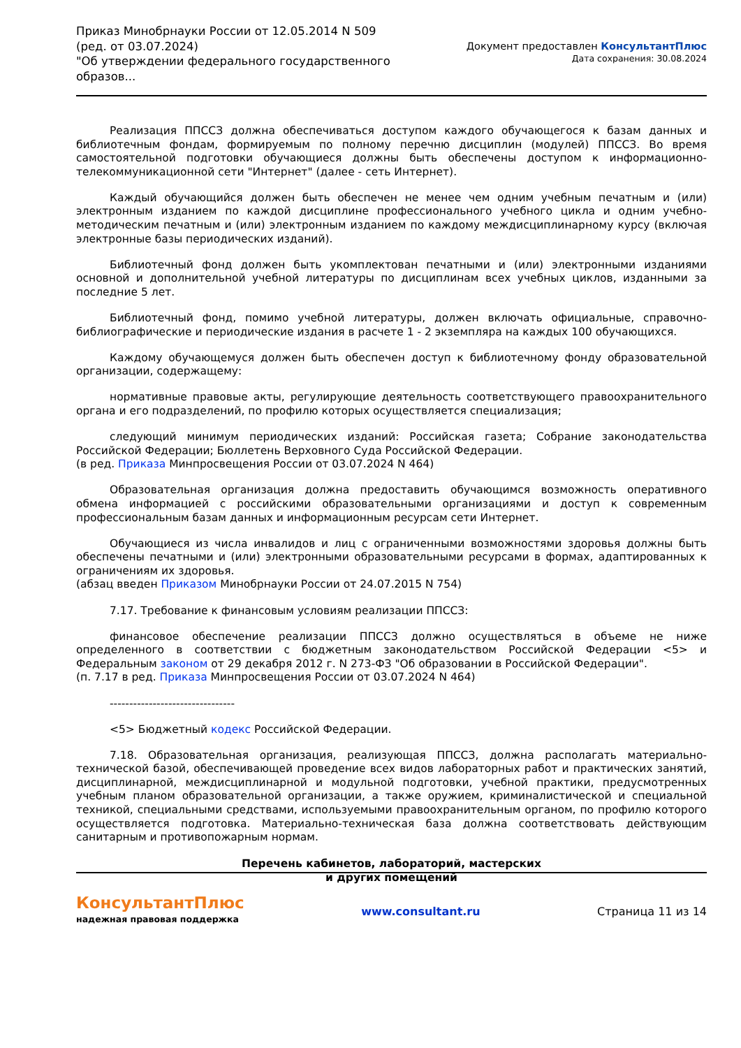Приказ Минобрнауки России от 12.05.2014 N 509
(ред. от 03.07.2024)
"Об утверждении федерального государственного образов...
Документ предоставлен КонсультантПлюс
Дата сохранения: 30.08.2024
Реализация ППССЗ должна обеспечиваться доступом каждого обучающегося к базам данных и библиотечным фондам, формируемым по полному перечню дисциплин (модулей) ППССЗ. Во время самостоятельной подготовки обучающиеся должны быть обеспечены доступом к информационно-телекоммуникационной сети "Интернет" (далее - сеть Интернет).
Каждый обучающийся должен быть обеспечен не менее чем одним учебным печатным и (или) электронным изданием по каждой дисциплине профессионального учебного цикла и одним учебно-методическим печатным и (или) электронным изданием по каждому междисциплинарному курсу (включая электронные базы периодических изданий).
Библиотечный фонд должен быть укомплектован печатными и (или) электронными изданиями основной и дополнительной учебной литературы по дисциплинам всех учебных циклов, изданными за последние 5 лет.
Библиотечный фонд, помимо учебной литературы, должен включать официальные, справочно-библиографические и периодические издания в расчете 1 - 2 экземпляра на каждых 100 обучающихся.
Каждому обучающемуся должен быть обеспечен доступ к библиотечному фонду образовательной организации, содержащему:
нормативные правовые акты, регулирующие деятельность соответствующего правоохранительного органа и его подразделений, по профилю которых осуществляется специализация;
следующий минимум периодических изданий: Российская газета; Собрание законодательства Российской Федерации; Бюллетень Верховного Суда Российской Федерации.
(в ред. Приказа Минпросвещения России от 03.07.2024 N 464)
Образовательная организация должна предоставить обучающимся возможность оперативного обмена информацией с российскими образовательными организациями и доступ к современным профессиональным базам данных и информационным ресурсам сети Интернет.
Обучающиеся из числа инвалидов и лиц с ограниченными возможностями здоровья должны быть обеспечены печатными и (или) электронными образовательными ресурсами в формах, адаптированных к ограничениям их здоровья.
(абзац введен Приказом Минобрнауки России от 24.07.2015 N 754)
7.17. Требование к финансовым условиям реализации ППССЗ:
финансовое обеспечение реализации ППССЗ должно осуществляться в объеме не ниже определенного в соответствии с бюджетным законодательством Российской Федерации <5> и Федеральным законом от 29 декабря 2012 г. N 273-ФЗ "Об образовании в Российской Федерации".
(п. 7.17 в ред. Приказа Минпросвещения России от 03.07.2024 N 464)
--------------------------------
<5> Бюджетный кодекс Российской Федерации.
7.18. Образовательная организация, реализующая ППССЗ, должна располагать материально-технической базой, обеспечивающей проведение всех видов лабораторных работ и практических занятий, дисциплинарной, междисциплинарной и модульной подготовки, учебной практики, предусмотренных учебным планом образовательной организации, а также оружием, криминалистической и специальной техникой, специальными средствами, используемыми правоохранительным органом, по профилю которого осуществляется подготовка. Материально-техническая база должна соответствовать действующим санитарным и противопожарным нормам.
Перечень кабинетов, лабораторий, мастерских
и других помещений
КонсультантПлюс
надежная правовая поддержка
www.consultant.ru Страница 11 из 14